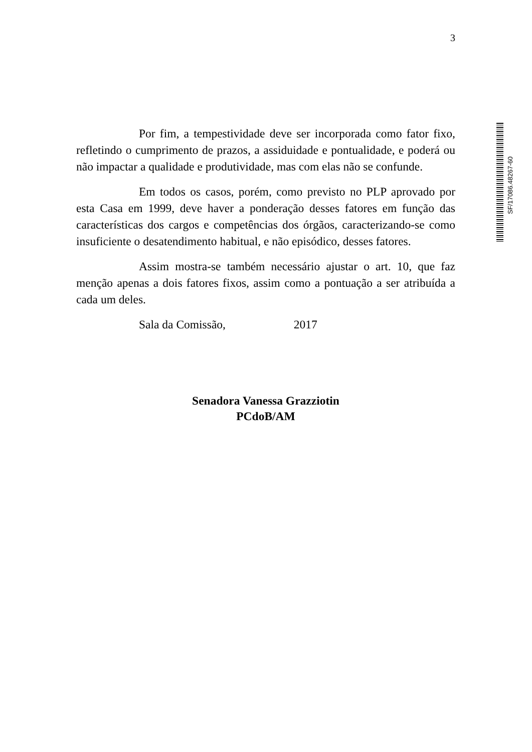3
SF/17086.48267-60
Por fim, a tempestividade deve ser incorporada como fator fixo, refletindo o cumprimento de prazos, a assiduidade e pontualidade, e poderá ou não impactar a qualidade e produtividade, mas com elas não se confunde.
Em todos os casos, porém, como previsto no PLP aprovado por esta Casa em 1999, deve haver a ponderação desses fatores em função das características dos cargos e competências dos órgãos, caracterizando-se como insuficiente o desatendimento habitual, e não episódico, desses fatores.
Assim mostra-se também necessário ajustar o art. 10, que faz menção apenas a dois fatores fixos, assim como a pontuação a ser atribuída a cada um deles.
Sala da Comissão, 2017
Senadora Vanessa Grazziotin
PCdoB/AM